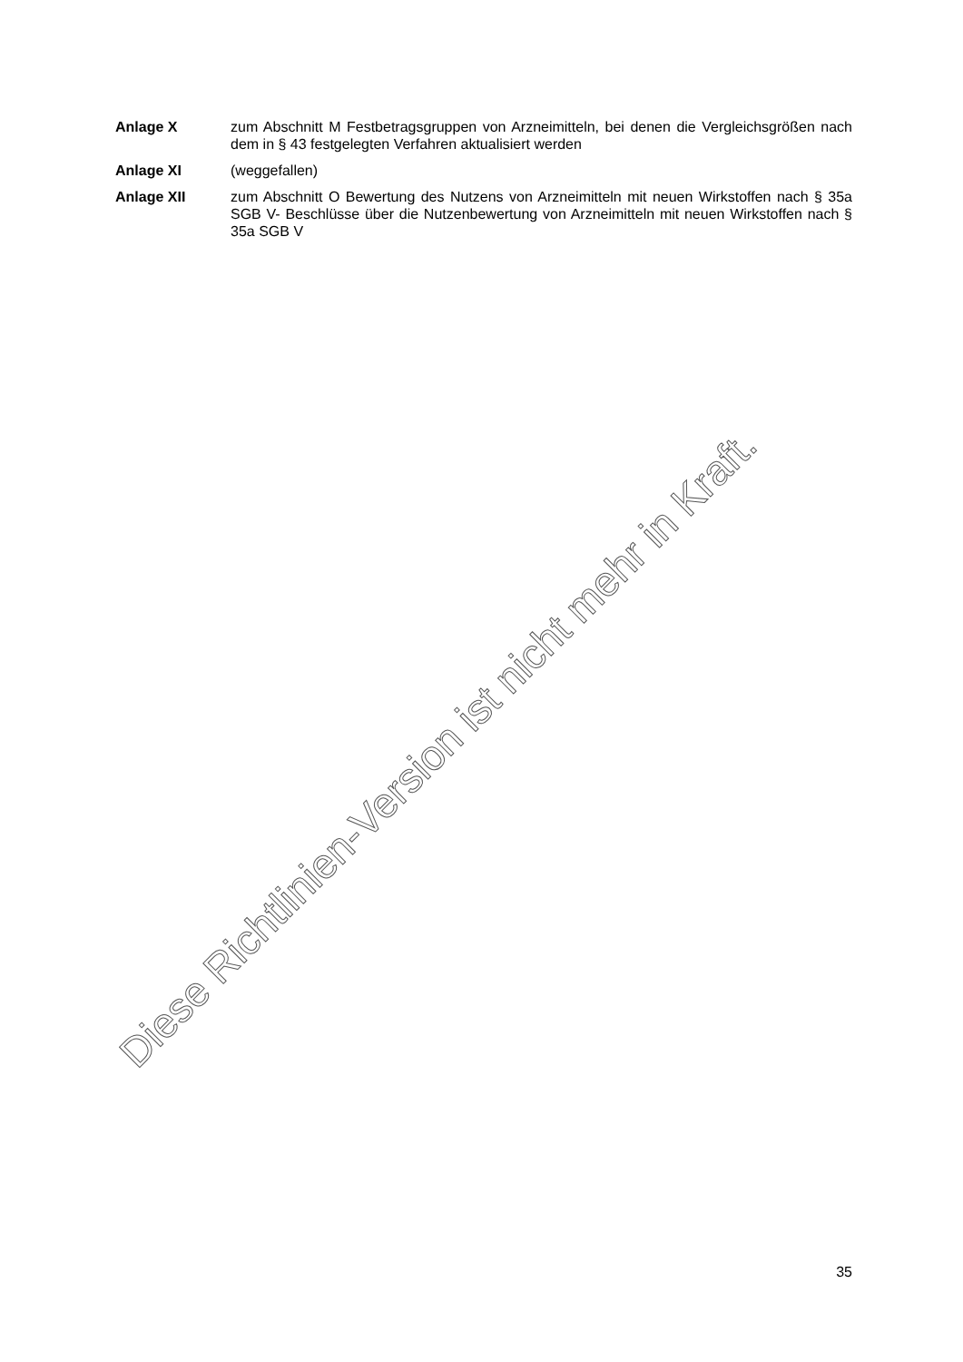Anlage X zum Abschnitt M Festbetragsgruppen von Arzneimitteln, bei denen die Vergleichsgrößen nach dem in § 43 festgelegten Verfahren aktualisiert werden
Anlage XI (weggefallen)
Anlage XII zum Abschnitt O Bewertung des Nutzens von Arzneimitteln mit neuen Wirkstoffen nach § 35a SGB V- Beschlüsse über die Nutzenbewertung von Arzneimitteln mit neuen Wirkstoffen nach § 35a SGB V
Diese Richtlinien-Version ist nicht mehr in Kraft.
35